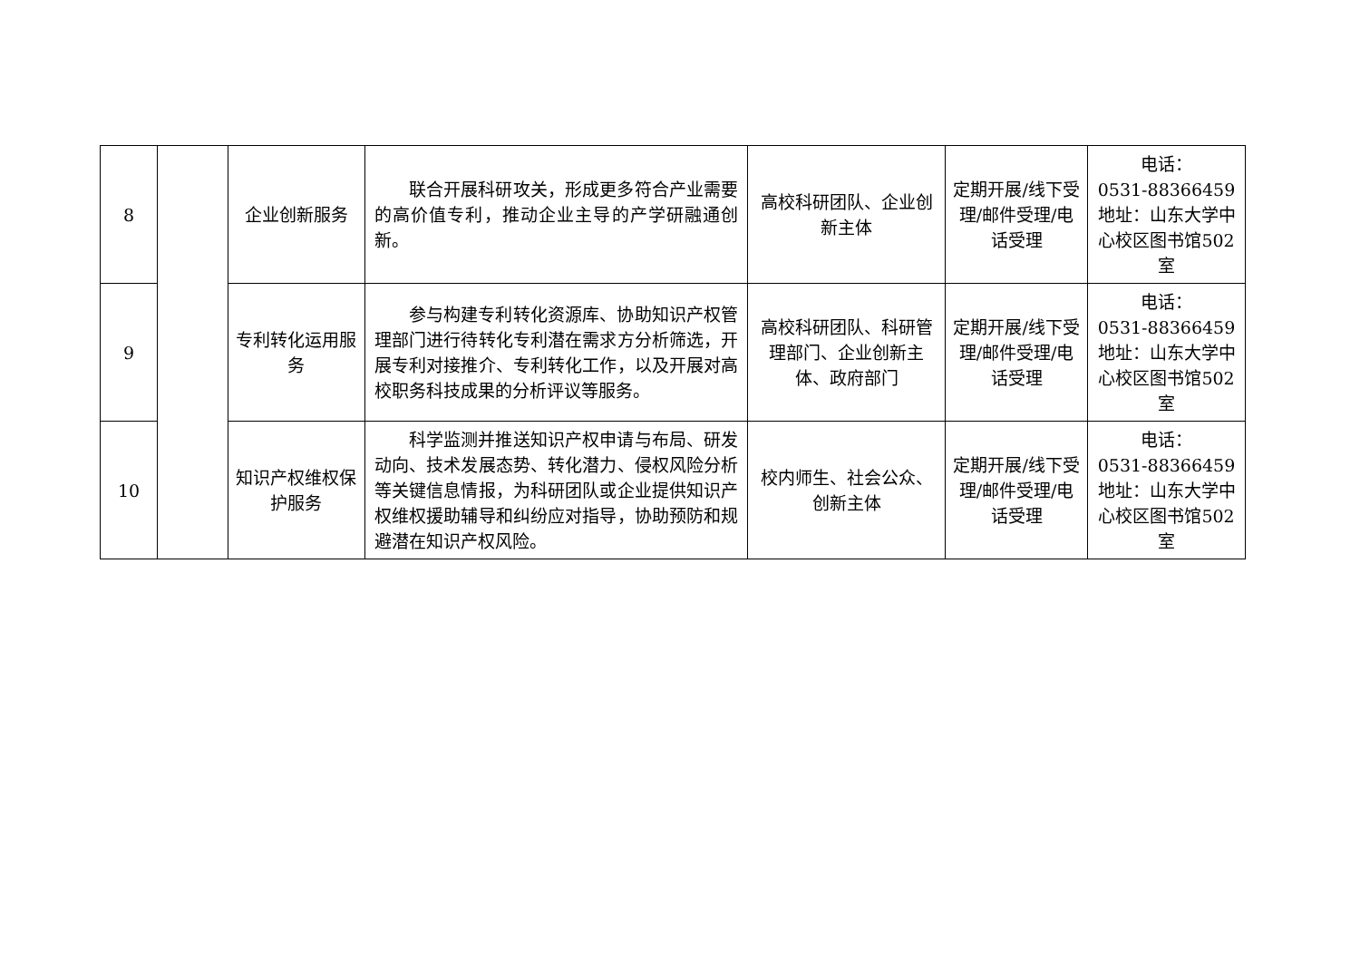| 8 | | 企业创新服务 | 联合开展科研攻关，形成更多符合产业需要的高价值专利，推动企业主导的产学研融通创新。 | 高校科研团队、企业创新主体 | 定期开展/线下受理/邮件受理/电话受理 | 电话： 0531-88366459 地址：山东大学中心校区图书馆502 室 |
| 9 | | 专利转化运用服务 | 参与构建专利转化资源库、协助知识产权管理部门进行待转化专利潜在需求方分析筛选，开展专利对接推介、专利转化工作，以及开展对高校职务科技成果的分析评议等服务。 | 高校科研团队、科研管理部门、企业创新主体、政府部门 | 定期开展/线下受理/邮件受理/电话受理 | 电话： 0531-88366459 地址：山东大学中心校区图书馆502 室 |
| 10 | | 知识产权维权保护服务 | 科学监测并推送知识产权申请与布局、研发动向、技术发展态势、转化潜力、侵权风险分析等关键信息情报，为科研团队或企业提供知识产权维权援助辅导和纠纷应对指导，协助预防和规避潜在知识产权风险。 | 校内师生、社会公众、创新主体 | 定期开展/线下受理/邮件受理/电话受理 | 电话： 0531-88366459 地址：山东大学中心校区图书馆502 室 |